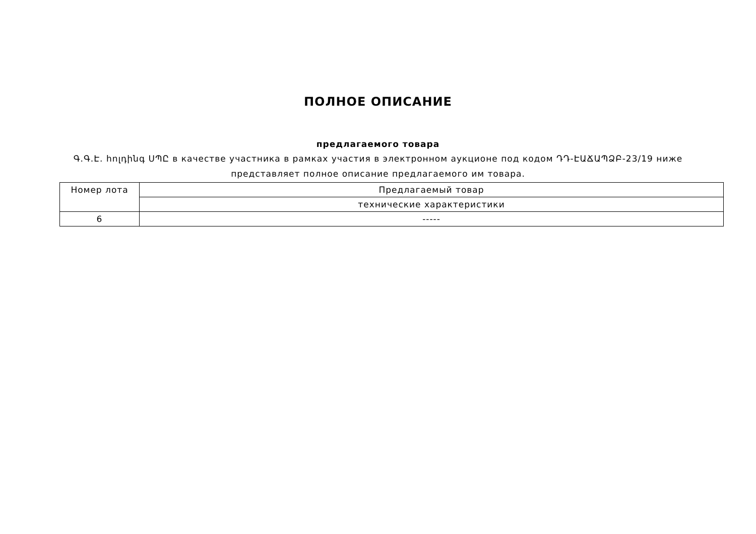ПОЛНОЕ ОПИСАНИЕ
предлагаемого товара
Գ.Գ.Է. հոլդինգ ՍՊԸ в качестве участника в рамках участия в электронном аукционе под кодом ԴԴ-ԷԱՃԱՊՁԲ-23/19 ниже представляет полное описание предлагаемого им товара.
| Номер лота | Предлагаемый товар |
| | технические характеристики |
| 6 | ----- |